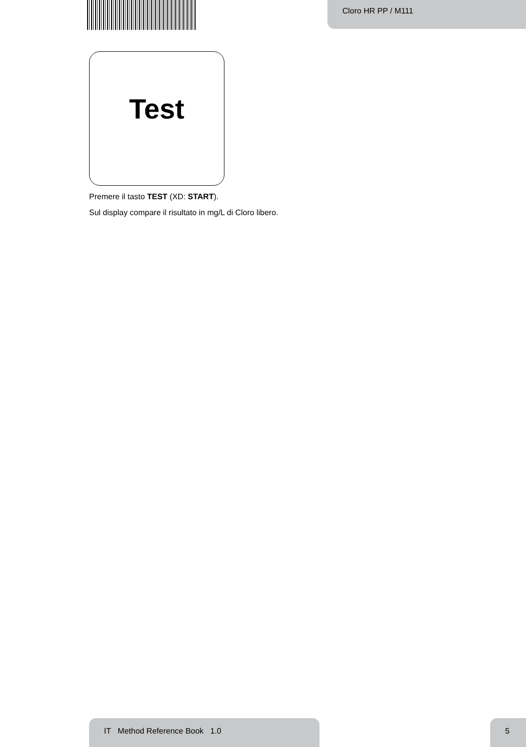Cloro HR PP / M111
Test
Premere il tasto TEST (XD: START).
Sul display compare il risultato in mg/L di Cloro libero.
IT Method Reference Book 1.0 5